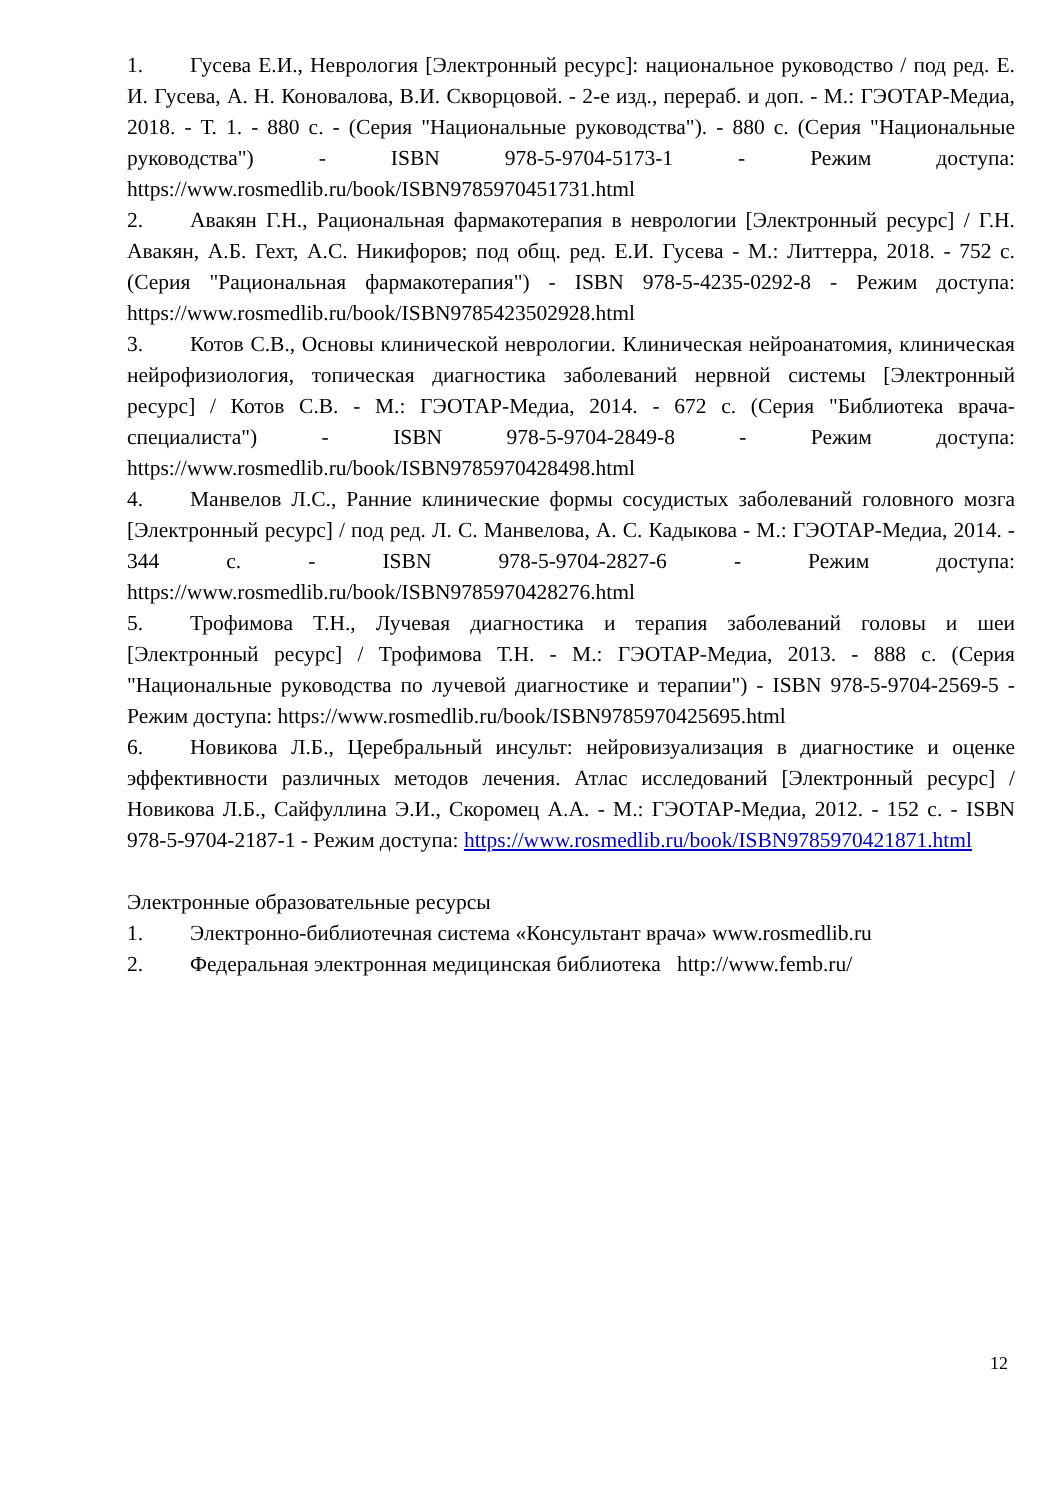1. Гусева Е.И., Неврология [Электронный ресурс]: национальное руководство / под ред. Е. И. Гусева, А. Н. Коновалова, В.И. Скворцовой. - 2-е изд., перераб. и доп. - М.: ГЭОТАР-Медиа, 2018. - Т. 1. - 880 с. - (Серия "Национальные руководства"). - 880 с. (Серия "Национальные руководства") - ISBN 978-5-9704-5173-1 - Режим доступа: https://www.rosmedlib.ru/book/ISBN9785970451731.html
2. Авакян Г.Н., Рациональная фармакотерапия в неврологии [Электронный ресурс] / Г.Н. Авакян, А.Б. Гехт, А.С. Никифоров; под общ. ред. Е.И. Гусева - М.: Литтерра, 2018. - 752 с. (Серия "Рациональная фармакотерапия") - ISBN 978-5-4235-0292-8 - Режим доступа: https://www.rosmedlib.ru/book/ISBN9785423502928.html
3. Котов С.В., Основы клинической неврологии. Клиническая нейроанатомия, клиническая нейрофизиология, топическая диагностика заболеваний нервной системы [Электронный ресурс] / Котов С.В. - М.: ГЭОТАР-Медиа, 2014. - 672 с. (Серия "Библиотека врача-специалиста") - ISBN 978-5-9704-2849-8 - Режим доступа: https://www.rosmedlib.ru/book/ISBN9785970428498.html
4. Манвелов Л.С., Ранние клинические формы сосудистых заболеваний головного мозга [Электронный ресурс] / под ред. Л. С. Манвелова, А. С. Кадыкова - М.: ГЭОТАР-Медиа, 2014. - 344 с. - ISBN 978-5-9704-2827-6 - Режим доступа: https://www.rosmedlib.ru/book/ISBN9785970428276.html
5. Трофимова Т.Н., Лучевая диагностика и терапия заболеваний головы и шеи [Электронный ресурс] / Трофимова Т.Н. - М.: ГЭОТАР-Медиа, 2013. - 888 с. (Серия "Национальные руководства по лучевой диагностике и терапии") - ISBN 978-5-9704-2569-5 - Режим доступа: https://www.rosmedlib.ru/book/ISBN9785970425695.html
6. Новикова Л.Б., Церебральный инсульт: нейровизуализация в диагностике и оценке эффективности различных методов лечения. Атлас исследований [Электронный ресурс] / Новикова Л.Б., Сайфуллина Э.И., Скоромец А.А. - М.: ГЭОТАР-Медиа, 2012. - 152 с. - ISBN 978-5-9704-2187-1 - Режим доступа: https://www.rosmedlib.ru/book/ISBN9785970421871.html
Электронные образовательные ресурсы
1. Электронно-библиотечная система «Консультант врача» www.rosmedlib.ru
2. Федеральная электронная медицинская библиотека http://www.femb.ru/
12